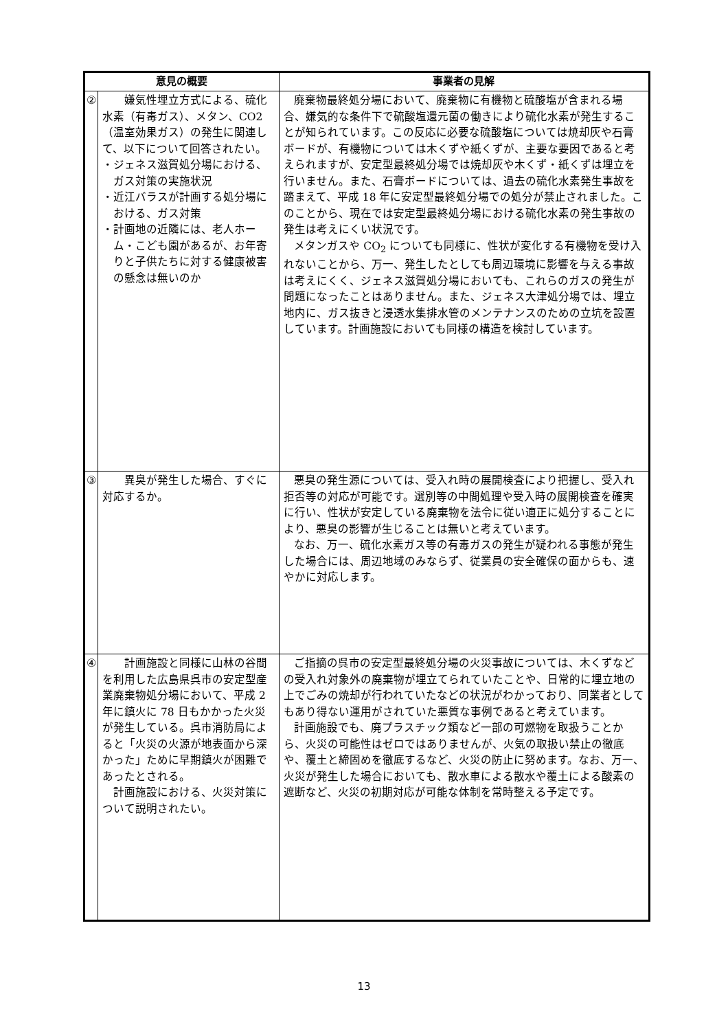| 意見の概要 | | 事業者の見解 |
| --- | --- | --- |
| ② | 嫌気性埋立方式による、硫化水素（有毒ガス）、メタン、CO2（温室効果ガス）の発生に関連して、以下について回答されたい。 ・ジェネス滋賀処分場における、ガス対策の実施状況 ・近江バラスが計画する処分場における、ガス対策 ・計画地の近隣には、老人ホーム・こども園があるが、お年寄りと子供たちに対する健康被害の懸念は無いのか | 廃棄物最終処分場において、廃棄物に有機物と硫酸塩が含まれる場合、嫌気的な条件下で硫酸塩還元菌の働きにより硫化水素が発生することが知られています。この反応に必要な硫酸塩については焼却灰や石膏ボードが、有機物については木くずや紙くずが、主要な要因であると考えられますが、安定型最終処分場では焼却灰や木くず・紙くずは埋立を行いません。また、石膏ボードについては、過去の硫化水素発生事故を踏まえて、平成 18 年に安定型最終処分場での処分が禁止されました。このことから、現在では安定型最終処分場における硫化水素の発生事故の発生は考えにくい状況です。 メタンガスや CO<sub>2</sub> についても同様に、性状が変化する有機物を受け入れないことから、万一、発生したとしても周辺環境に影響を与える事故は考えにくく、ジェネス滋賀処分場においても、これらのガスの発生が問題になったことはありません。また、ジェネス大津処分場では、埋立地内に、ガス抜きと浸透水集排水管のメンテナンスのための立坑を設置しています。計画施設においても同様の構造を検討しています。 |
| ③ | 異臭が発生した場合、すぐに対応するか。 | 悪臭の発生源については、受入れ時の展開検査により把握し、受入れ拒否等の対応が可能です。選別等の中間処理や受入時の展開検査を確実に行い、性状が安定している廃棄物を法令に従い適正に処分することにより、悪臭の影響が生じることは無いと考えています。 なお、万一、硫化水素ガス等の有毒ガスの発生が疑われる事態が発生した場合には、周辺地域のみならず、従業員の安全確保の面からも、速やかに対応します。 |
| ④ | 計画施設と同様に山林の谷間を利用した広島県呉市の安定型産業廃棄物処分場において、平成 2 年に鎮火に 78 日もかかった火災が発生している。呉市消防局によると「火災の火源が地表面から深かった」ために早期鎮火が困難であったとされる。 計画施設における、火災対策について説明されたい。 | ご指摘の呉市の安定型最終処分場の火災事故については、木くずなどの受入れ対象外の廃棄物が埋立てられていたことや、日常的に埋立地の上でごみの焼却が行われていたなどの状況がわかっており、同業者としてもあり得ない運用がされていた悪質な事例であると考えています。 計画施設でも、廃プラスチック類など一部の可燃物を取扱うことから、火災の可能性はゼロではありませんが、火気の取扱い禁止の徹底や、覆土と締固めを徹底するなど、火災の防止に努めます。なお、万一、火災が発生した場合においても、散水車による散水や覆土による酸素の遮断など、火災の初期対応が可能な体制を常時整える予定です。 |
13